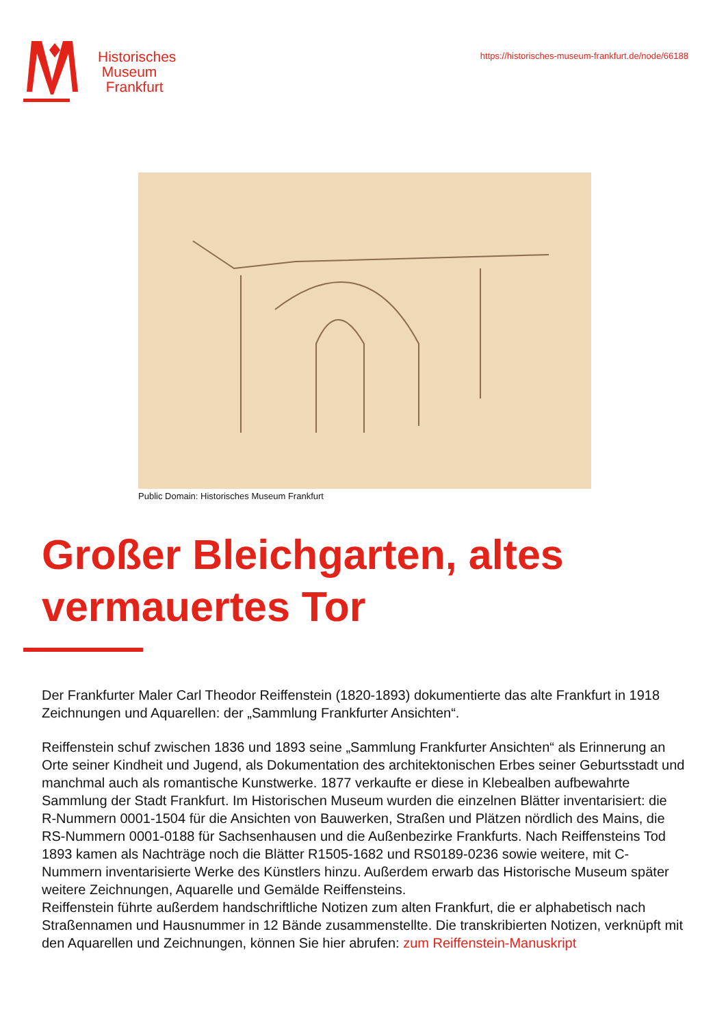Historisches
Museum
Frankfurt
https://historisches-museum-frankfurt.de/node/66188
Public Domain: Historisches Museum Frankfurt
Großer Bleichgarten, altes vermauertes Tor
Der Frankfurter Maler Carl Theodor Reiffenstein (1820-1893) dokumentierte das alte Frankfurt in 1918 Zeichnungen und Aquarellen: der „Sammlung Frankfurter Ansichten“.
Reiffenstein schuf zwischen 1836 und 1893 seine „Sammlung Frankfurter Ansichten“ als Erinnerung an Orte seiner Kindheit und Jugend, als Dokumentation des architektonischen Erbes seiner Geburtsstadt und manchmal auch als romantische Kunstwerke. 1877 verkaufte er diese in Klebealben aufbewahrte Sammlung der Stadt Frankfurt. Im Historischen Museum wurden die einzelnen Blätter inventarisiert: die R-Nummern 0001-1504 für die Ansichten von Bauwerken, Straßen und Plätzen nördlich des Mains, die RS-Nummern 0001-0188 für Sachsenhausen und die Außenbezirke Frankfurts. Nach Reiffensteins Tod 1893 kamen als Nachträge noch die Blätter R1505-1682 und RS0189-0236 sowie weitere, mit C-Nummern inventarisierte Werke des Künstlers hinzu. Außerdem erwarb das Historische Museum später weitere Zeichnungen, Aquarelle und Gemälde Reiffensteins.
Reiffenstein führte außerdem handschriftliche Notizen zum alten Frankfurt, die er alphabetisch nach Straßennamen und Hausnummer in 12 Bände zusammenstellte. Die transkribierten Notizen, verknüpft mit den Aquarellen und Zeichnungen, können Sie hier abrufen: zum Reiffenstein-Manuskript